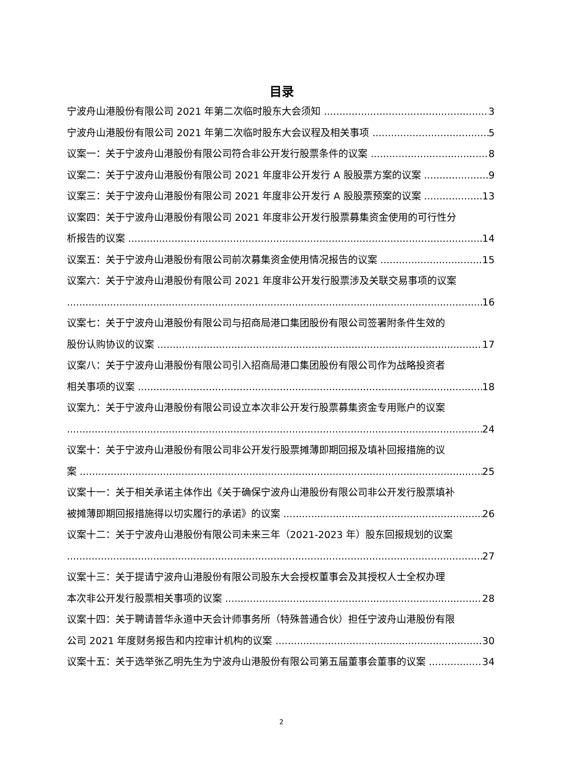目录
宁波舟山港股份有限公司 2021 年第二次临时股东大会须知 3
宁波舟山港股份有限公司 2021 年第二次临时股东大会议程及相关事项 5
议案一：关于宁波舟山港股份有限公司符合非公开发行股票条件的议案 8
议案二：关于宁波舟山港股份有限公司 2021 年度非公开发行 A 股股票方案的议案 9
议案三：关于宁波舟山港股份有限公司 2021 年度非公开发行 A 股股票预案的议案 13
议案四：关于宁波舟山港股份有限公司 2021 年度非公开发行股票募集资金使用的可行性分
析报告的议案 14
议案五：关于宁波舟山港股份有限公司前次募集资金使用情况报告的议案 15
议案六：关于宁波舟山港股份有限公司 2021 年度非公开发行股票涉及关联交易事项的议案
16
议案七：关于宁波舟山港股份有限公司与招商局港口集团股份有限公司签署附条件生效的
股份认购协议的议案 17
议案八：关于宁波舟山港股份有限公司引入招商局港口集团股份有限公司作为战略投资者
相关事项的议案 18
议案九：关于宁波舟山港股份有限公司设立本次非公开发行股票募集资金专用账户的议案
24
议案十：关于宁波舟山港股份有限公司非公开发行股票摊薄即期回报及填补回报措施的议
案 25
议案十一：关于相关承诺主体作出《关于确保宁波舟山港股份有限公司非公开发行股票填补
被摊薄即期回报措施得以切实履行的承诺》的议案 26
议案十二：关于宁波舟山港股份有限公司未来三年（2021-2023 年）股东回报规划的议案
27
议案十三：关于提请宁波舟山港股份有限公司股东大会授权董事会及其授权人士全权办理
本次非公开发行股票相关事项的议案 28
议案十四：关于聘请普华永道中天会计师事务所（特殊普通合伙）担任宁波舟山港股份有限
公司 2021 年度财务报告和内控审计机构的议案 30
议案十五：关于选举张乙明先生为宁波舟山港股份有限公司第五届董事会董事的议案 34
2